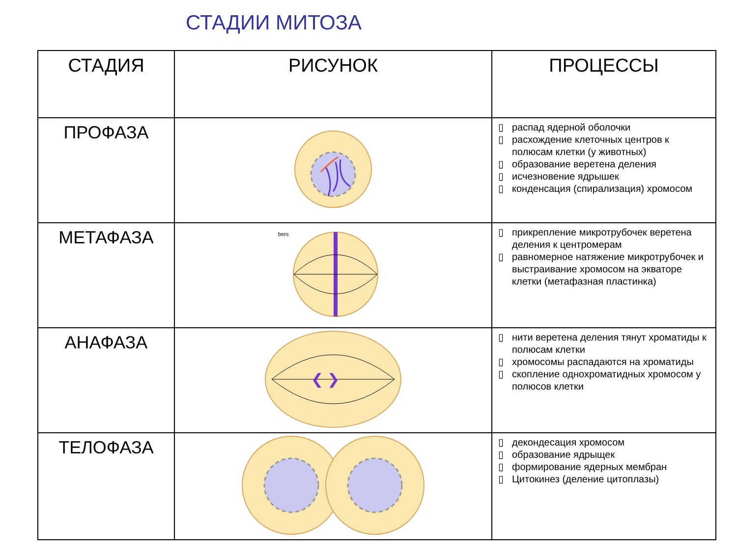СТАДИИ МИТОЗА
| СТАДИЯ | РИСУНОК | ПРОЦЕССЫ |
| --- | --- | --- |
| ПРОФАЗА | | ▯ распад ядерной оболочки ▯ расхождение клеточных центров к полюсам клетки (у животных) ▯ образование веретена деления ▯ исчезновение ядрышек ▯ конденсация (спирализация) хромосом |
| МЕТАФАЗА | bers | ▯ прикрепление микротрубочек веретена деления к центромерам ▯ равномерное натяжение микротрубочек и выстраивание хромосом на экваторе клетки (метафазная пластинка) |
| АНАФАЗА | ❮ ❯ | ▯ нити веретена деления тянут хроматиды к полюсам клетки ▯ хромосомы распадаются на хроматиды ▯ скопление однохроматидных хромосом у полюсов клетки |
| ТЕЛОФАЗА | | ▯ декондесация хромосом ▯ образование ядрыщек ▯ формирование ядерных мембран ▯ Цитокинез (деление цитоплазы) |